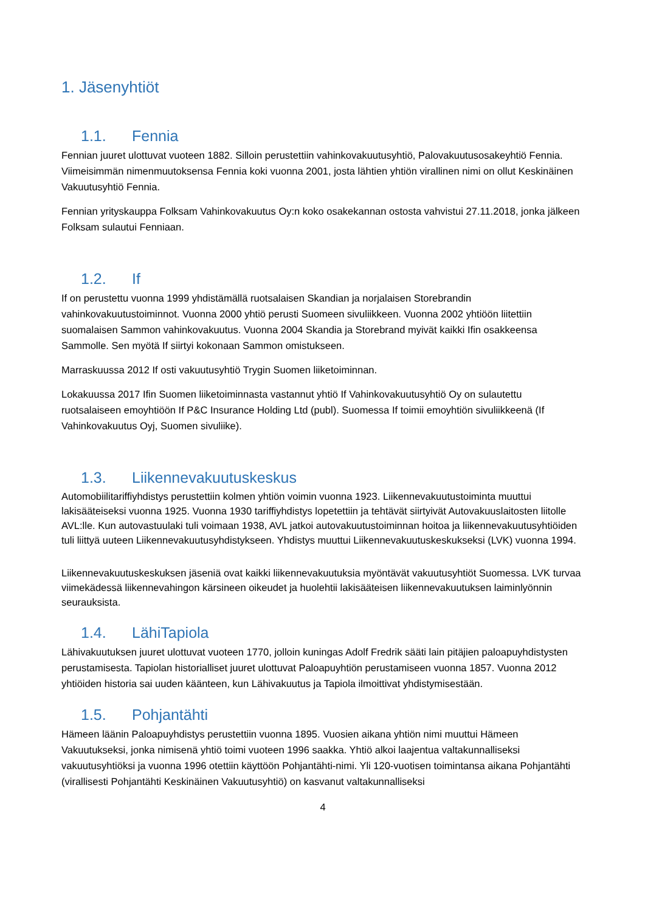1. Jäsenyhtiöt
1.1. Fennia
Fennian juuret ulottuvat vuoteen 1882. Silloin perustettiin vahinkovakuutusyhtiö, Palovakuutusosakeyhtiö Fennia. Viimeisimmän nimenmuutoksensa Fennia koki vuonna 2001, josta lähtien yhtiön virallinen nimi on ollut Keskinäinen Vakuutusyhtiö Fennia.
Fennian yrityskauppa Folksam Vahinkovakuutus Oy:n koko osakekannan ostosta vahvistui 27.11.2018, jonka jälkeen Folksam sulautui Fenniaan.
1.2. If
If on perustettu vuonna 1999 yhdistämällä ruotsalaisen Skandian ja norjalaisen Storebrandin vahinkovakuutustoiminnot. Vuonna 2000 yhtiö perusti Suomeen sivuliikkeen. Vuonna 2002 yhtiöön liitettiin suomalaisen Sammon vahinkovakuutus. Vuonna 2004 Skandia ja Storebrand myivät kaikki Ifin osakkeensa Sammolle. Sen myötä If siirtyi kokonaan Sammon omistukseen.
Marraskuussa 2012 If osti vakuutusyhtiö Trygin Suomen liiketoiminnan.
Lokakuussa 2017 Ifin Suomen liiketoiminnasta vastannut yhtiö If Vahinkovakuutusyhtiö Oy on sulautettu ruotsalaiseen emoyhtiöön If P&C Insurance Holding Ltd (publ). Suomessa If toimii emoyhtiön sivuliikkeenä (If Vahinkovakuutus Oyj, Suomen sivuliike).
1.3. Liikennevakuutuskeskus
Automobiilitariffiyhdistys perustettiin kolmen yhtiön voimin vuonna 1923. Liikennevakuutustoiminta muuttui lakisääteiseksi vuonna 1925. Vuonna 1930 tariffiyhdistys lopetettiin ja tehtävät siirtyivät Autovakuuslaitosten liitolle AVL:lle. Kun autovastuulaki tuli voimaan 1938, AVL jatkoi autovakuutustoiminnan hoitoa ja liikennevakuutusyhtiöiden tuli liittyä uuteen Liikennevakuutusyhdistykseen. Yhdistys muuttui Liikennevakuutuskeskukseksi (LVK) vuonna 1994.
Liikennevakuutuskeskuksen jäseniä ovat kaikki liikennevakuutuksia myöntävät vakuutusyhtiöt Suomessa. LVK turvaa viimekädessä liikennevahingon kärsineen oikeudet ja huolehtii lakisääteisen liikennevakuutuksen laiminlyönnin seurauksista.
1.4. LähiTapiola
Lähivakuutuksen juuret ulottuvat vuoteen 1770, jolloin kuningas Adolf Fredrik sääti lain pitäjien paloapuyhdistysten perustamisesta. Tapiolan historialliset juuret ulottuvat Paloapuyhtiön perustamiseen vuonna 1857. Vuonna 2012 yhtiöiden historia sai uuden käänteen, kun Lähivakuutus ja Tapiola ilmoittivat yhdistymisestään.
1.5. Pohjantähti
Hämeen läänin Paloapuyhdistys perustettiin vuonna 1895. Vuosien aikana yhtiön nimi muuttui Hämeen Vakuutukseksi, jonka nimisenä yhtiö toimi vuoteen 1996 saakka. Yhtiö alkoi laajentua valtakunnalliseksi vakuutusyhtiöksi ja vuonna 1996 otettiin käyttöön Pohjantähti-nimi. Yli 120-vuotisen toimintansa aikana Pohjantähti (virallisesti Pohjantähti Keskinäinen Vakuutusyhtiö) on kasvanut valtakunnalliseksi
4